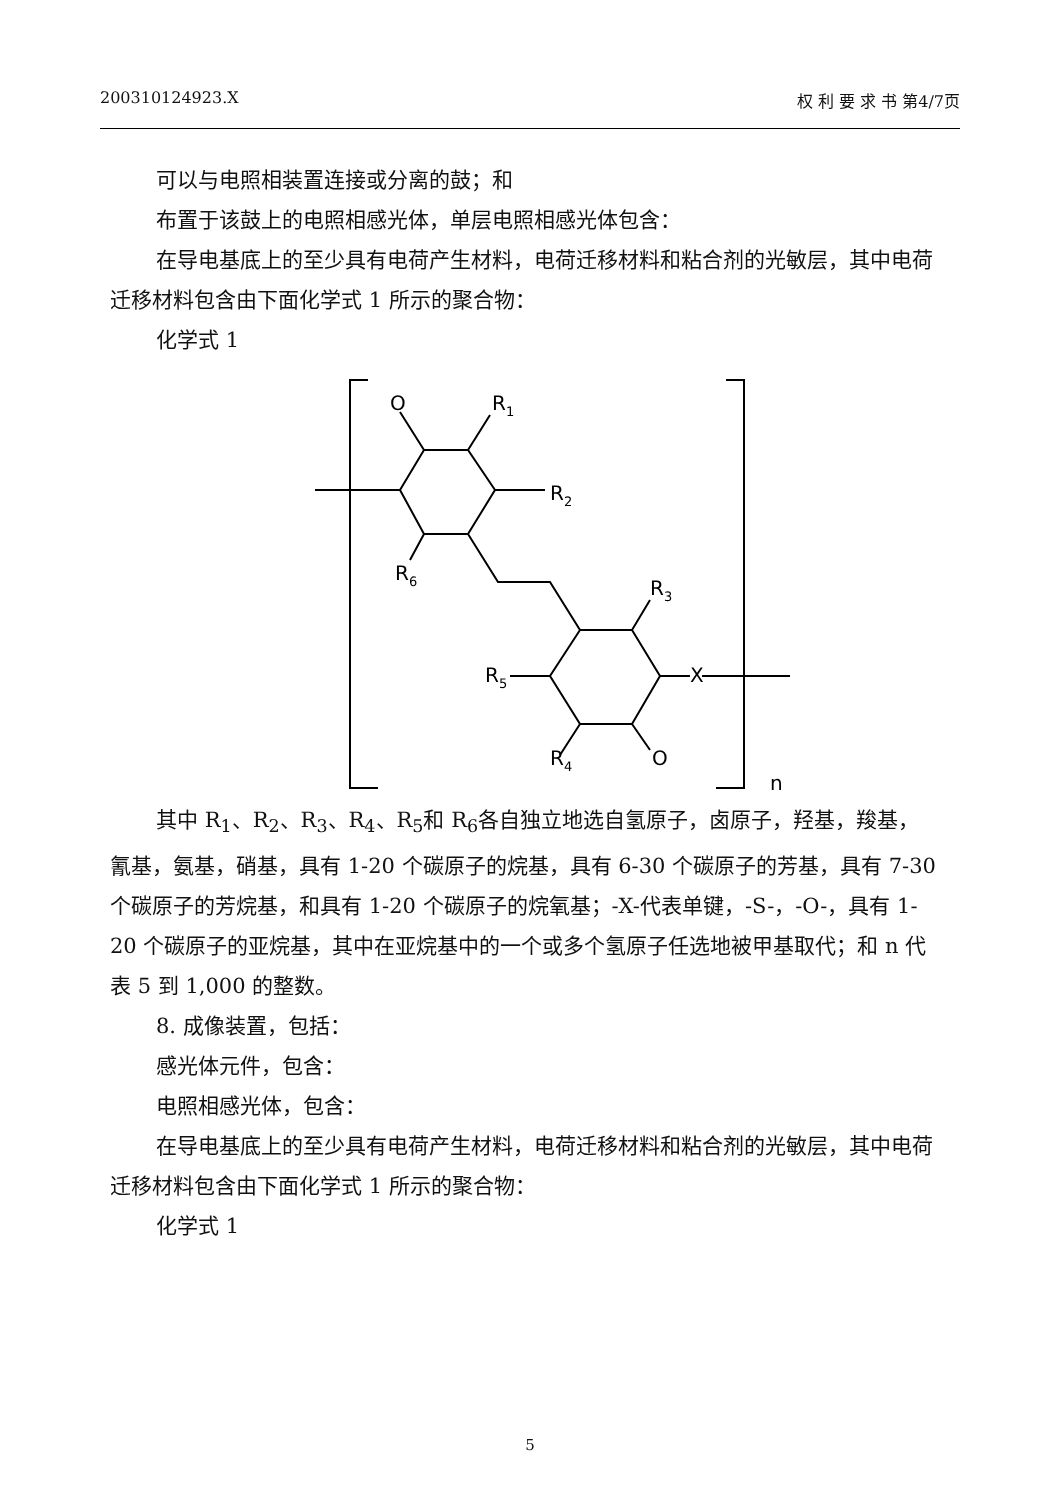200310124923.X 权 利 要 求 书 第4/7页
可以与电照相装置连接或分离的鼓；和
布置于该鼓上的电照相感光体，单层电照相感光体包含：
在导电基底上的至少具有电荷产生材料，电荷迁移材料和粘合剂的光敏层，其中电荷迁移材料包含由下面化学式 1 所示的聚合物：
化学式 1
O
R1
R2
R6
R3
R5
X
R4
O
n
其中 R<sub>1</sub>、R<sub>2</sub>、R<sub>3</sub>、R<sub>4</sub>、R<sub>5</sub>和 R<sub>6</sub>各自独立地选自氢原子，卤原子，羟基，羧基，氰基，氨基，硝基，具有 1-20 个碳原子的烷基，具有 6-30 个碳原子的芳基，具有 7-30 个碳原子的芳烷基，和具有 1-20 个碳原子的烷氧基；-X-代表单键，-S-，-O-，具有 1-20 个碳原子的亚烷基，其中在亚烷基中的一个或多个氢原子任选地被甲基取代；和 n 代表 5 到 1,000 的整数。
8. 成像装置，包括：
感光体元件，包含：
电照相感光体，包含：
在导电基底上的至少具有电荷产生材料，电荷迁移材料和粘合剂的光敏层，其中电荷迁移材料包含由下面化学式 1 所示的聚合物：
化学式 1
5